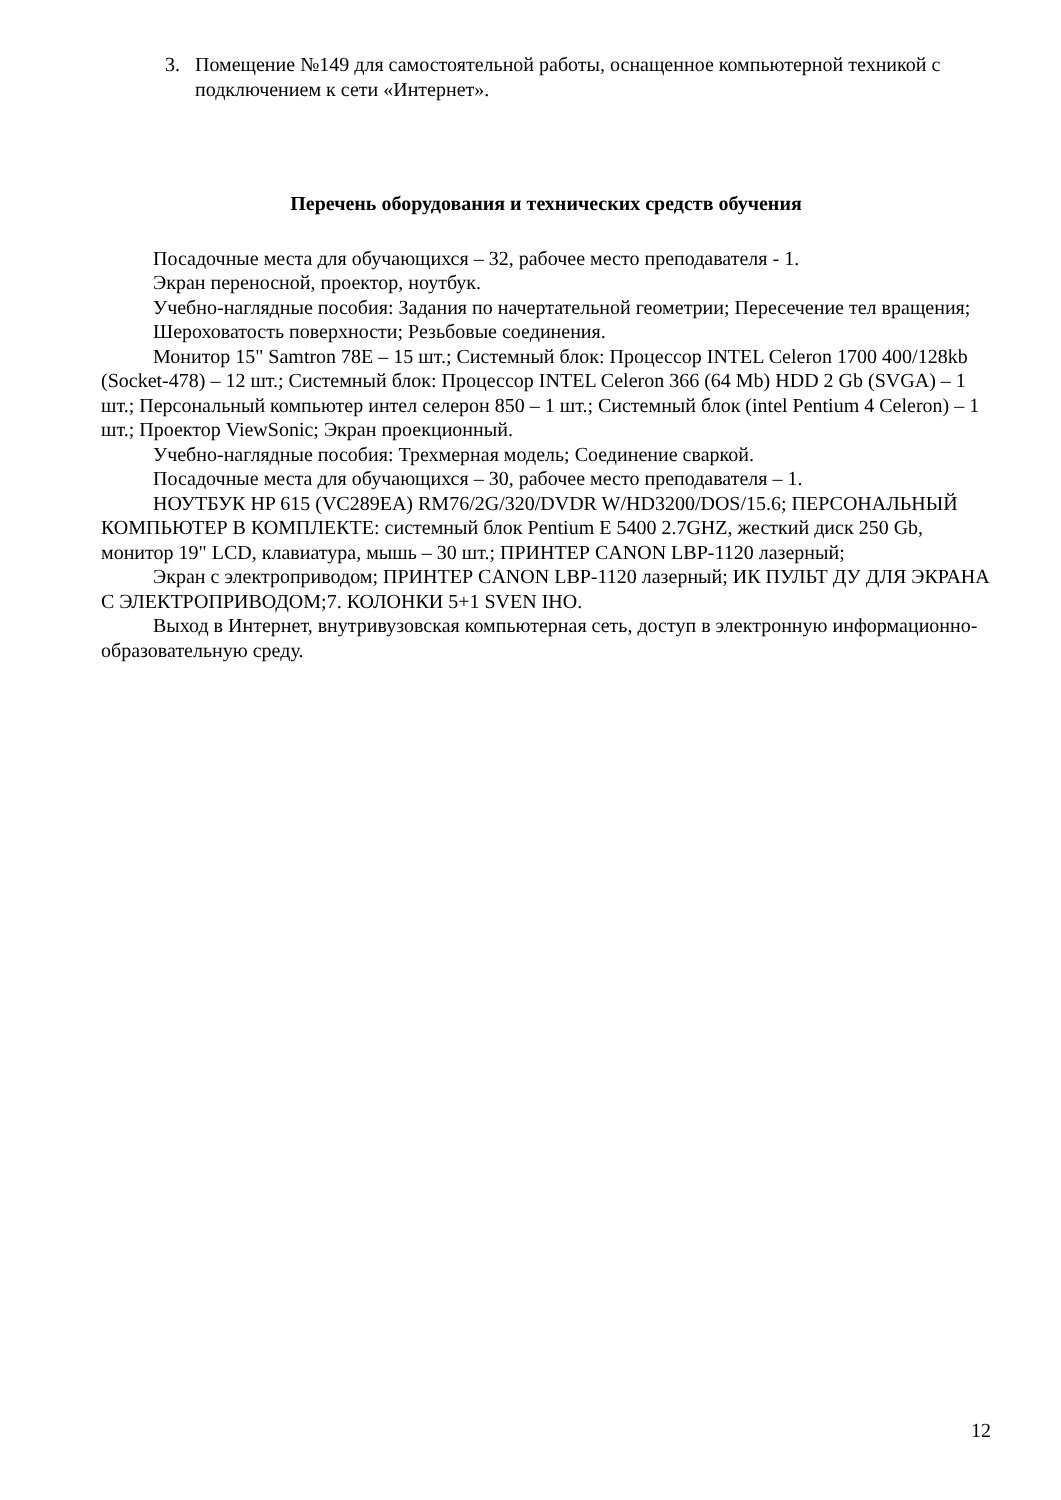3. Помещение №149 для самостоятельной работы, оснащенное компьютерной техникой с подключением к сети «Интернет».
Перечень оборудования и технических средств обучения
Посадочные места для обучающихся – 32, рабочее место преподавателя - 1.
Экран переносной, проектор, ноутбук.
Учебно-наглядные пособия: Задания по начертательной геометрии; Пересечение тел вращения;
Шероховатость поверхности; Резьбовые соединения.
Монитор 15" Samtron 78E – 15 шт.; Системный блок: Процессор INTEL Celeron 1700 400/128kb (Socket-478) – 12 шт.; Системный блок: Процессор INTEL Celeron 366 (64 Mb) HDD 2 Gb (SVGA) – 1 шт.; Персональный компьютер интел селерон 850 – 1 шт.; Системный блок (intel Pentium 4 Celeron) – 1 шт.; Проектор ViewSonic; Экран проекционный.
Учебно-наглядные пособия: Трехмерная модель; Соединение сваркой.
Посадочные места для обучающихся – 30, рабочее место преподавателя – 1.
НОУТБУК HP 615 (VC289EA) RM76/2G/320/DVDR W/HD3200/DOS/15.6; ПЕРСОНАЛЬНЫЙ КОМПЬЮТЕР В КОМПЛЕКТЕ: системный блок Pentium E 5400 2.7GHZ, жесткий диск 250 Gb, монитор 19" LCD, клавиатура, мышь – 30 шт.; ПРИНТЕР CANON LBP-1120 лазерный;
Экран с электроприводом; ПРИНТЕР CANON LBP-1120 лазерный; ИК ПУЛЬТ ДУ ДЛЯ ЭКРАНА С ЭЛЕКТРОПРИВОДОМ;7. КОЛОНКИ 5+1 SVEN IHO.
Выход в Интернет, внутривузовская компьютерная сеть, доступ в электронную информационно-образовательную среду.
12